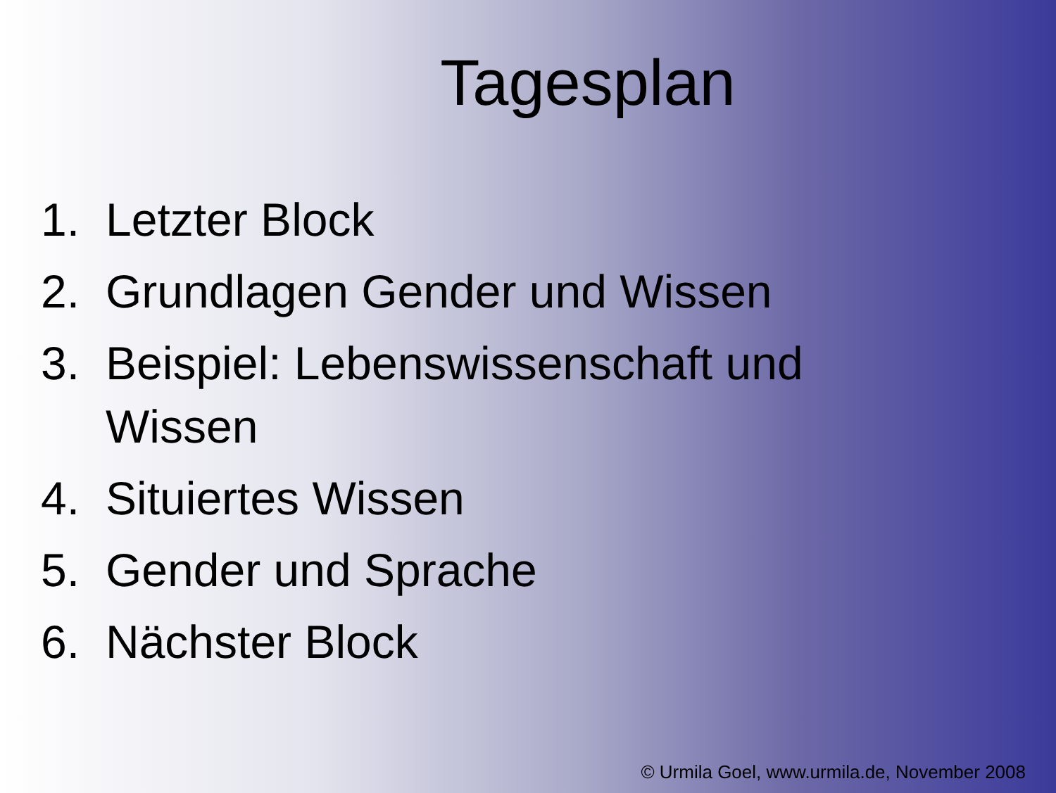Tagesplan
1. Letzter Block
2. Grundlagen Gender und Wissen
3. Beispiel: Lebenswissenschaft und Wissen
4. Situiertes Wissen
5. Gender und Sprache
6. Nächster Block
© Urmila Goel, www.urmila.de, November 2008